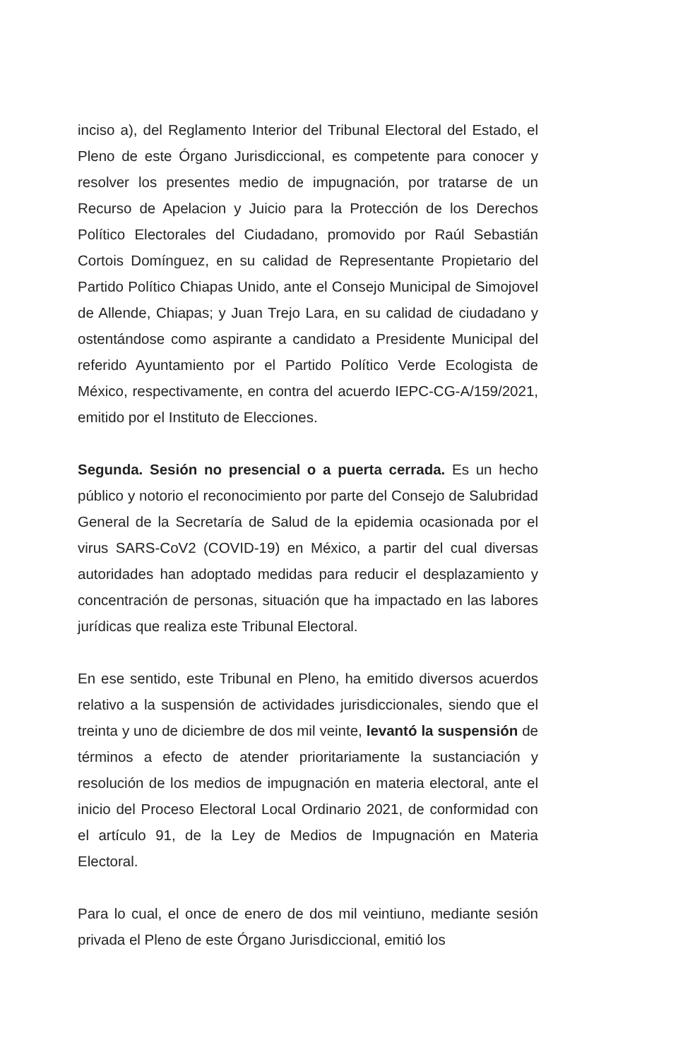inciso a), del Reglamento Interior del Tribunal Electoral del Estado, el Pleno de este Órgano Jurisdiccional, es competente para conocer y resolver los presentes medio de impugnación, por tratarse de un Recurso de Apelacion y Juicio para la Protección de los Derechos Político Electorales del Ciudadano, promovido por Raúl Sebastián Cortois Domínguez, en su calidad de Representante Propietario del Partido Político Chiapas Unido, ante el Consejo Municipal de Simojovel de Allende, Chiapas; y Juan Trejo Lara, en su calidad de ciudadano y ostentándose como aspirante a candidato a Presidente Municipal del referido Ayuntamiento por el Partido Político Verde Ecologista de México, respectivamente, en contra del acuerdo IEPC-CG-A/159/2021, emitido por el Instituto de Elecciones.
Segunda. Sesión no presencial o a puerta cerrada. Es un hecho público y notorio el reconocimiento por parte del Consejo de Salubridad General de la Secretaría de Salud de la epidemia ocasionada por el virus SARS-CoV2 (COVID-19) en México, a partir del cual diversas autoridades han adoptado medidas para reducir el desplazamiento y concentración de personas, situación que ha impactado en las labores jurídicas que realiza este Tribunal Electoral.
En ese sentido, este Tribunal en Pleno, ha emitido diversos acuerdos relativo a la suspensión de actividades jurisdiccionales, siendo que el treinta y uno de diciembre de dos mil veinte, levantó la suspensión de términos a efecto de atender prioritariamente la sustanciación y resolución de los medios de impugnación en materia electoral, ante el inicio del Proceso Electoral Local Ordinario 2021, de conformidad con el artículo 91, de la Ley de Medios de Impugnación en Materia Electoral.
Para lo cual, el once de enero de dos mil veintiuno, mediante sesión privada el Pleno de este Órgano Jurisdiccional, emitió los